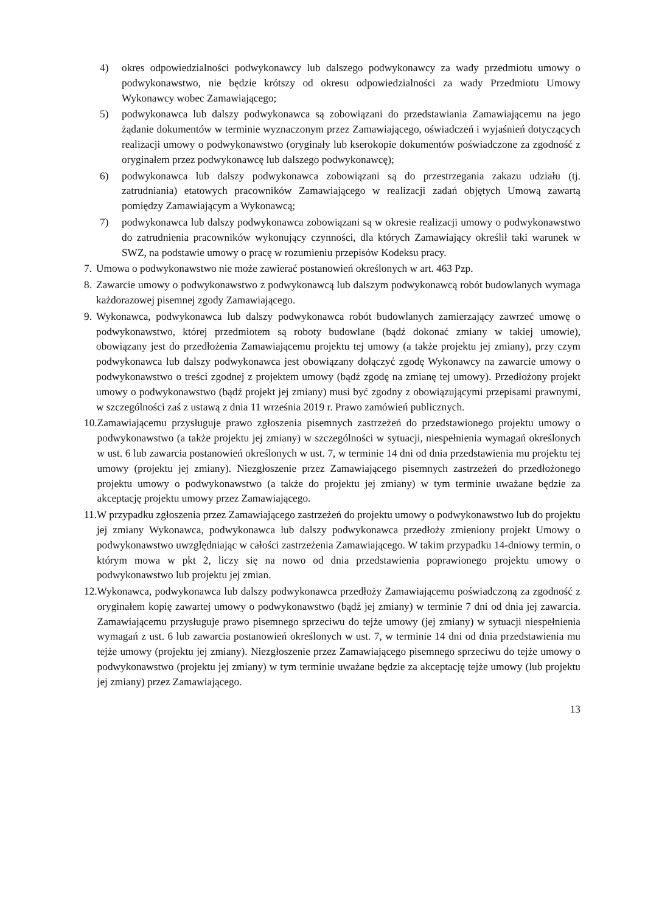4) okres odpowiedzialności podwykonawcy lub dalszego podwykonawcy za wady przedmiotu umowy o podwykonawstwo, nie będzie krótszy od okresu odpowiedzialności za wady Przedmiotu Umowy Wykonawcy wobec Zamawiającego;
5) podwykonawca lub dalszy podwykonawca są zobowiązani do przedstawiania Zamawiającemu na jego żądanie dokumentów w terminie wyznaczonym przez Zamawiającego, oświadczeń i wyjaśnień dotyczących realizacji umowy o podwykonawstwo (oryginały lub kserokopie dokumentów poświadczone za zgodność z oryginałem przez podwykonawcę lub dalszego podwykonawcę);
6) podwykonawca lub dalszy podwykonawca zobowiązani są do przestrzegania zakazu udziału (tj. zatrudniania) etatowych pracowników Zamawiającego w realizacji zadań objętych Umową zawartą pomiędzy Zamawiającym a Wykonawcą;
7) podwykonawca lub dalszy podwykonawca zobowiązani są w okresie realizacji umowy o podwykonawstwo do zatrudnienia pracowników wykonujący czynności, dla których Zamawiający określił taki warunek w SWZ, na podstawie umowy o pracę w rozumieniu przepisów Kodeksu pracy.
7. Umowa o podwykonawstwo nie może zawierać postanowień określonych w art. 463 Pzp.
8. Zawarcie umowy o podwykonawstwo z podwykonawcą lub dalszym podwykonawcą robót budowlanych wymaga każdorazowej pisemnej zgody Zamawiającego.
9. Wykonawca, podwykonawca lub dalszy podwykonawca robót budowlanych zamierzający zawrzeć umowę o podwykonawstwo, której przedmiotem są roboty budowlane (bądź dokonać zmiany w takiej umowie), obowiązany jest do przedłożenia Zamawiającemu projektu tej umowy (a także projektu jej zmiany), przy czym podwykonawca lub dalszy podwykonawca jest obowiązany dołączyć zgodę Wykonawcy na zawarcie umowy o podwykonawstwo o treści zgodnej z projektem umowy (bądź zgodę na zmianę tej umowy). Przedłożony projekt umowy o podwykonawstwo (bądź projekt jej zmiany) musi być zgodny z obowiązującymi przepisami prawnymi, w szczególności zaś z ustawą z dnia 11 września 2019 r. Prawo zamówień publicznych.
10. Zamawiającemu przysługuje prawo zgłoszenia pisemnych zastrzeżeń do przedstawionego projektu umowy o podwykonawstwo (a także projektu jej zmiany) w szczególności w sytuacji, niespełnienia wymagań określonych w ust. 6 lub zawarcia postanowień określonych w ust. 7, w terminie 14 dni od dnia przedstawienia mu projektu tej umowy (projektu jej zmiany). Niezgłoszenie przez Zamawiającego pisemnych zastrzeżeń do przedłożonego projektu umowy o podwykonawstwo (a także do projektu jej zmiany) w tym terminie uważane będzie za akceptację projektu umowy przez Zamawiającego.
11. W przypadku zgłoszenia przez Zamawiającego zastrzeżeń do projektu umowy o podwykonawstwo lub do projektu jej zmiany Wykonawca, podwykonawca lub dalszy podwykonawca przedłoży zmieniony projekt Umowy o podwykonawstwo uwzględniając w całości zastrzeżenia Zamawiającego. W takim przypadku 14-dniowy termin, o którym mowa w pkt 2, liczy się na nowo od dnia przedstawienia poprawionego projektu umowy o podwykonawstwo lub projektu jej zmian.
12. Wykonawca, podwykonawca lub dalszy podwykonawca przedłoży Zamawiającemu poświadczoną za zgodność z oryginałem kopię zawartej umowy o podwykonawstwo (bądź jej zmiany) w terminie 7 dni od dnia jej zawarcia. Zamawiającemu przysługuje prawo pisemnego sprzeciwu do tejże umowy (jej zmiany) w sytuacji niespełnienia wymagań z ust. 6 lub zawarcia postanowień określonych w ust. 7, w terminie 14 dni od dnia przedstawienia mu tejże umowy (projektu jej zmiany). Niezgłoszenie przez Zamawiającego pisemnego sprzeciwu do tejże umowy o podwykonawstwo (projektu jej zmiany) w tym terminie uważane będzie za akceptację tejże umowy (lub projektu jej zmiany) przez Zamawiającego.
13